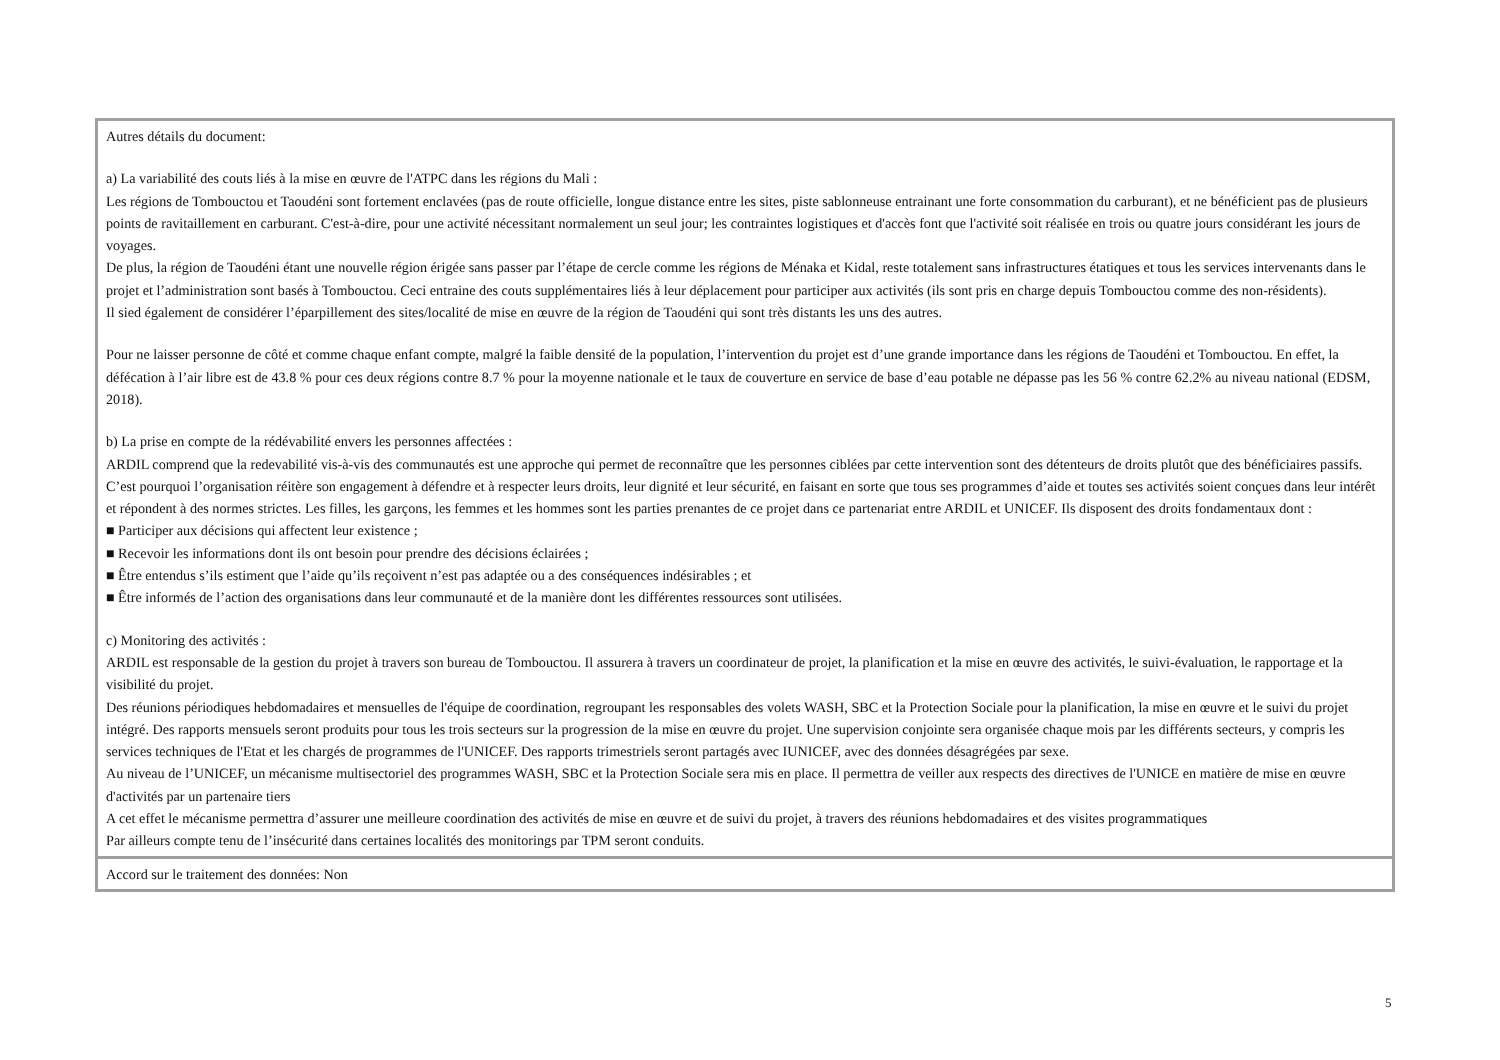| Autres détails du document: a) La variabilité des couts liés à la mise en œuvre de l'ATPC dans les régions du Mali : Les régions de Tombouctou et Taoudéni sont fortement enclavées (pas de route officielle, longue distance entre les sites, piste sablonneuse entrainant une forte consommation du carburant), et ne bénéficient pas de plusieurs points de ravitaillement en carburant. C'est-à-dire, pour une activité nécessitant normalement un seul jour; les contraintes logistiques et d'accès font que l'activité soit réalisée en trois ou quatre jours considérant les jours de voyages. De plus, la région de Taoudéni étant une nouvelle région érigée sans passer par l’étape de cercle comme les régions de Ménaka et Kidal, reste totalement sans infrastructures étatiques et tous les services intervenants dans le projet et l’administration sont basés à Tombouctou. Ceci entraine des couts supplémentaires liés à leur déplacement pour participer aux activités (ils sont pris en charge depuis Tombouctou comme des non-résidents). Il sied également de considérer l’éparpillement des sites/localité de mise en œuvre de la région de Taoudéni qui sont très distants les uns des autres. Pour ne laisser personne de côté et comme chaque enfant compte, malgré la faible densité de la population, l’intervention du projet est d’une grande importance dans les régions de Taoudéni et Tombouctou. En effet, la défécation à l’air libre est de 43.8 % pour ces deux régions contre 8.7 % pour la moyenne nationale et le taux de couverture en service de base d’eau potable ne dépasse pas les 56 % contre 62.2% au niveau national (EDSM, 2018). b) La prise en compte de la rédévabilité envers les personnes affectées : ARDIL comprend que la redevabilité vis-à-vis des communautés est une approche qui permet de reconnaître que les personnes ciblées par cette intervention sont des détenteurs de droits plutôt que des bénéficiaires passifs. C’est pourquoi l’organisation réitère son engagement à défendre et à respecter leurs droits, leur dignité et leur sécurité, en faisant en sorte que tous ses programmes d’aide et toutes ses activités soient conçues dans leur intérêt et répondent à des normes strictes. Les filles, les garçons, les femmes et les hommes sont les parties prenantes de ce projet dans ce partenariat entre ARDIL et UNICEF. Ils disposent des droits fondamentaux dont : ■ Participer aux décisions qui affectent leur existence ; ■ Recevoir les informations dont ils ont besoin pour prendre des décisions éclairées ; ■ Être entendus s’ils estiment que l’aide qu’ils reçoivent n’est pas adaptée ou a des conséquences indésirables ; et ■ Être informés de l’action des organisations dans leur communauté et de la manière dont les différentes ressources sont utilisées. c) Monitoring des activités : ARDIL est responsable de la gestion du projet à travers son bureau de Tombouctou. Il assurera à travers un coordinateur de projet, la planification et la mise en œuvre des activités, le suivi-évaluation, le rapportage et la visibilité du projet. Des réunions périodiques hebdomadaires et mensuelles de l'équipe de coordination, regroupant les responsables des volets WASH, SBC et la Protection Sociale pour la planification, la mise en œuvre et le suivi du projet intégré. Des rapports mensuels seront produits pour tous les trois secteurs sur la progression de la mise en œuvre du projet. Une supervision conjointe sera organisée chaque mois par les différents secteurs, y compris les services techniques de l'Etat et les chargés de programmes de l'UNICEF. Des rapports trimestriels seront partagés avec IUNICEF, avec des données désagrégées par sexe. Au niveau de l’UNICEF, un mécanisme multisectoriel des programmes WASH, SBC et la Protection Sociale sera mis en place. Il permettra de veiller aux respects des directives de l'UNICE en matière de mise en œuvre d'activités par un partenaire tiers A cet effet le mécanisme permettra d’assurer une meilleure coordination des activités de mise en œuvre et de suivi du projet, à travers des réunions hebdomadaires et des visites programmatiques Par ailleurs compte tenu de l’insécurité dans certaines localités des monitorings par TPM seront conduits. |
| Accord sur le traitement des données: Non |
5